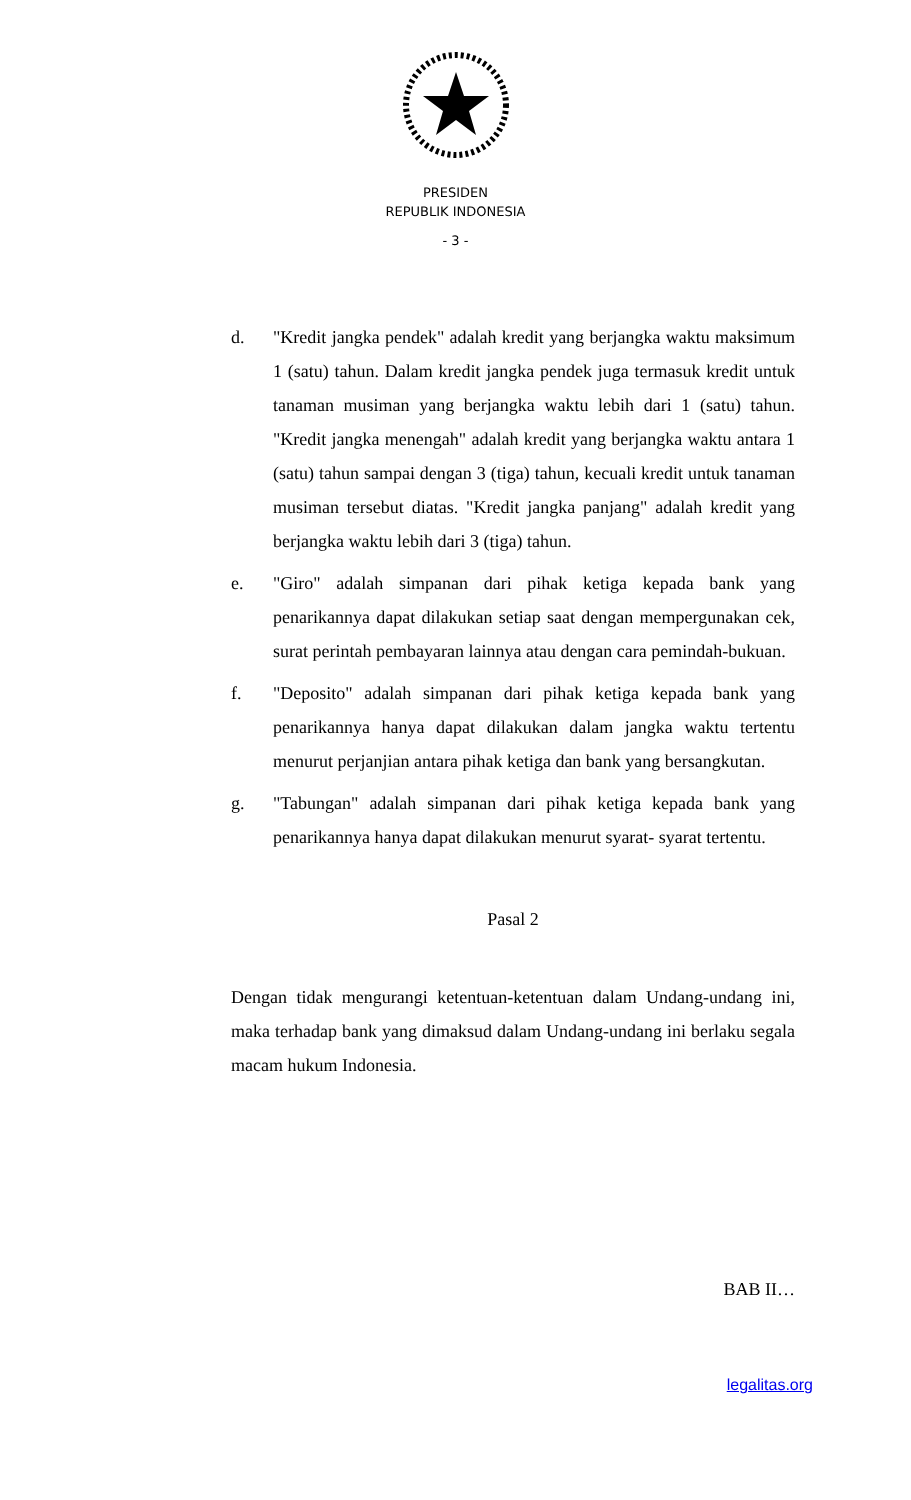PRESIDEN
REPUBLIK INDONESIA
- 3 -
d. "Kredit jangka pendek" adalah kredit yang berjangka waktu maksimum 1 (satu) tahun. Dalam kredit jangka pendek juga termasuk kredit untuk tanaman musiman yang berjangka waktu lebih dari 1 (satu) tahun. "Kredit jangka menengah" adalah kredit yang berjangka waktu antara 1 (satu) tahun sampai dengan 3 (tiga) tahun, kecuali kredit untuk tanaman musiman tersebut diatas. "Kredit jangka panjang" adalah kredit yang berjangka waktu lebih dari 3 (tiga) tahun.
e. "Giro" adalah simpanan dari pihak ketiga kepada bank yang penarikannya dapat dilakukan setiap saat dengan mempergunakan cek, surat perintah pembayaran lainnya atau dengan cara pemindah-bukuan.
f. "Deposito" adalah simpanan dari pihak ketiga kepada bank yang penarikannya hanya dapat dilakukan dalam jangka waktu tertentu menurut perjanjian antara pihak ketiga dan bank yang bersangkutan.
g. "Tabungan" adalah simpanan dari pihak ketiga kepada bank yang penarikannya hanya dapat dilakukan menurut syarat- syarat tertentu.
Pasal 2
Dengan tidak mengurangi ketentuan-ketentuan dalam Undang-undang ini, maka terhadap bank yang dimaksud dalam Undang-undang ini berlaku segala macam hukum Indonesia.
BAB II…
legalitas.org